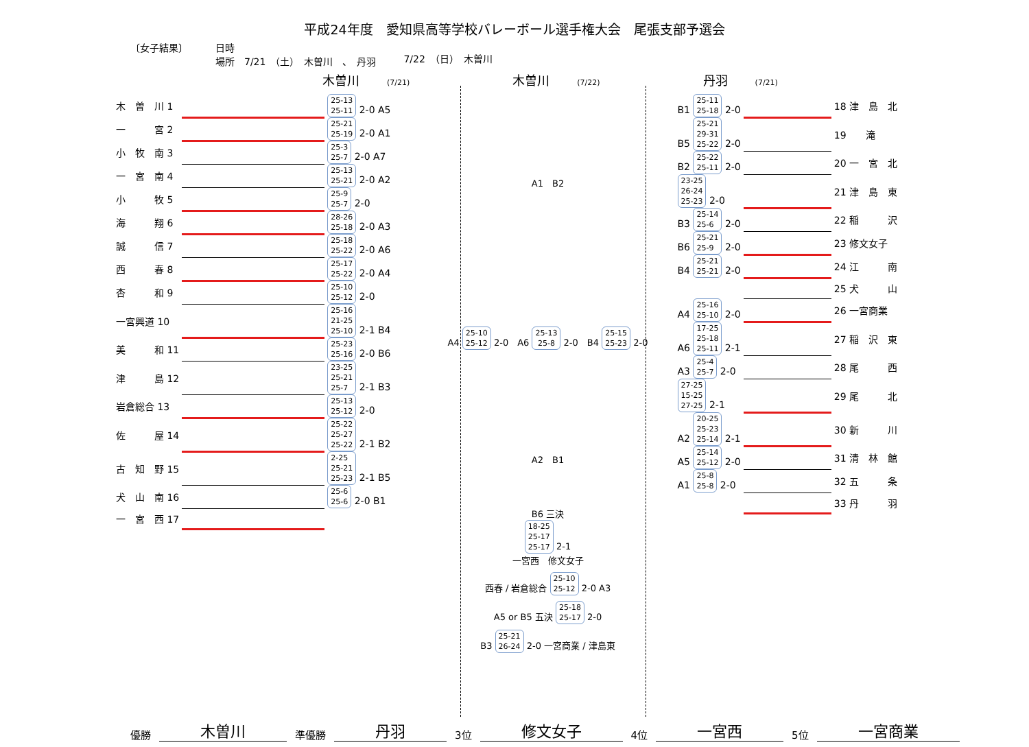平成24年度　愛知県高等学校バレーボール選手権大会　尾張支部予選会
〔女子結果〕 日時
場所　7/21　（土）　木曽川　、　丹羽
7/22　（日）　木曽川
木曽川 (7/21) 木曽川 (7/22) 丹羽 (7/21)
| 木 曽 川 1 | | 25-13 25-11 2-0 A5 |
| 一 宮 2 | | 25-21 25-19 2-0 A1 |
| 小 牧 南 3 | | 25-3 25-7 2-0 A7 |
| 一 宮 南 4 | | 25-13 25-21 2-0 A2 |
| 小 牧 5 | | 25-9 25-7 2-0 |
| 海 翔 6 | | 28-26 25-18 2-0 A3 |
| 誠 信 7 | | 25-18 25-22 2-0 A6 |
| 西 春 8 | | 25-17 25-22 2-0 A4 |
| 杏 和 9 | | 25-10 25-12 2-0 |
| 一宮興道 10 | | 25-16 21-25 25-10 2-1 B4 |
| 美 和 11 | | 25-23 25-16 2-0 B6 |
| 津 島 12 | | 23-25 25-21 25-7 2-1 B3 |
| 岩倉総合 13 | | 25-13 25-12 2-0 |
| 佐 屋 14 | | 25-22 25-27 25-22 2-1 B2 |
| 古 知 野 15 | | 2-25 25-21 25-23 2-1 B5 |
| 犬 山 南 16 | | 25-6 25-6 2-0 B1 |
| 一 宮 西 17 | | |
A1　B2
A4 25-10
25-12 2-0　A6 25-13
25-8 2-0　B4 25-15
25-23 2-0
A2　B1
B6 三決
18-25
25-17
25-17 2-1
一宮西　修文女子
西春 / 岩倉総合 25-10
25-12 2-0 A3
A5 or B5 五決 25-18
25-17 2-0
B3 25-21
26-24 2-0 一宮商業 / 津島東
| B1 25-11 25-18 2-0 | | 18 津 島 北 |
| B5 25-21 29-31 25-22 2-0 | | 19 滝 |
| B2 25-22 25-11 2-0 | | 20 一 宮 北 |
| 23-25 26-24 25-23 2-0 | | 21 津 島 東 |
| B3 25-14 25-6 2-0 | | 22 稲 沢 |
| B6 25-21 25-9 2-0 | | 23 修文女子 |
| B4 25-21 25-21 2-0 | | 24 江 南 |
| | | 25 犬 山 |
| A4 25-16 25-10 2-0 | | 26 一宮商業 |
| A6 17-25 25-18 25-11 2-1 | | 27 稲 沢 東 |
| A3 25-4 25-7 2-0 | | 28 尾 西 |
| 27-25 15-25 27-25 2-1 | | 29 尾 北 |
| A2 20-25 25-23 25-14 2-1 | | 30 新 川 |
| A5 25-14 25-12 2-0 | | 31 清 林 館 |
| A1 25-8 25-8 2-0 | | 32 五 条 |
| | | 33 丹 羽 |
優勝 木曽川 準優勝 丹羽 3位 修文女子 4位 一宮西 5位 一宮商業